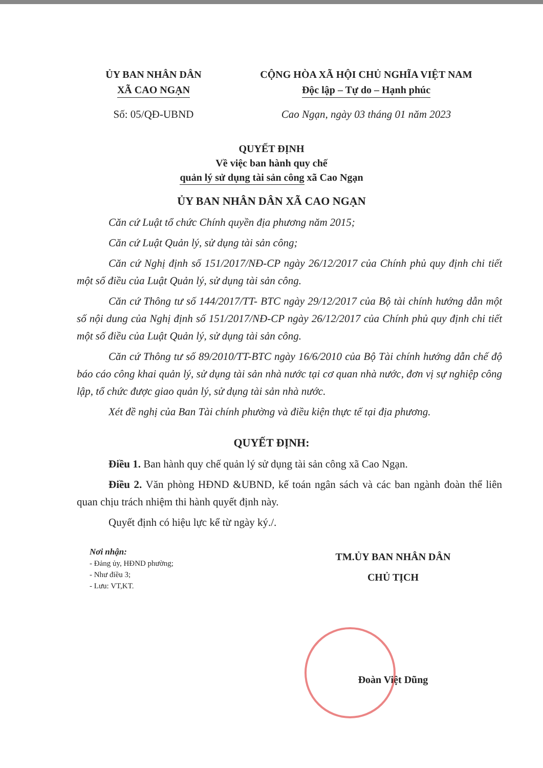ỦY BAN NHÂN DÂN
XÃ CAO NGẠN
CỘNG HÒA XÃ HỘI CHỦ NGHĨA VIỆT NAM
Độc lập – Tự do – Hạnh phúc
Số: 05/QĐ-UBND Cao Ngạn, ngày 03 tháng 01 năm 2023
QUYẾT ĐỊNH
Về việc ban hành quy chế
quản lý sử dụng tài sản công xã Cao Ngạn
ỦY BAN NHÂN DÂN XÃ CAO NGẠN
Căn cứ Luật tổ chức Chính quyền địa phương năm 2015;
Căn cứ Luật Quản lý, sử dụng tài sản công;
Căn cứ Nghị định số 151/2017/NĐ-CP ngày 26/12/2017 của Chính phủ quy định chi tiết một số điều của Luật Quản lý, sử dụng tài sản công.
Căn cứ Thông tư số 144/2017/TT- BTC ngày 29/12/2017 của Bộ tài chính hướng dẫn một số nội dung của Nghị định số 151/2017/NĐ-CP ngày 26/12/2017 của Chính phủ quy định chi tiết một số điều của Luật Quản lý, sử dụng tài sản công.
Căn cứ Thông tư số 89/2010/TT-BTC ngày 16/6/2010 của Bộ Tài chính hướng dẫn chế độ báo cáo công khai quản lý, sử dụng tài sản nhà nước tại cơ quan nhà nước, đơn vị sự nghiệp công lập, tổ chức được giao quản lý, sử dụng tài sản nhà nước.
Xét đề nghị của Ban Tài chính phường và điều kiện thực tế tại địa phương.
QUYẾT ĐỊNH:
Điều 1. Ban hành quy chế quản lý sử dụng tài sản công xã Cao Ngạn.
Điều 2. Văn phòng HĐND &UBND, kế toán ngân sách và các ban ngành đoàn thể liên quan chịu trách nhiệm thi hành quyết định này.
Quyết định có hiệu lực kể từ ngày ký./.
Nơi nhận:
- Đảng ủy, HĐND phường;
- Như điều 3;
- Lưu: VT,KT.
TM.ỦY BAN NHÂN DÂN
CHỦ TỊCH
Đoàn Việt Dũng